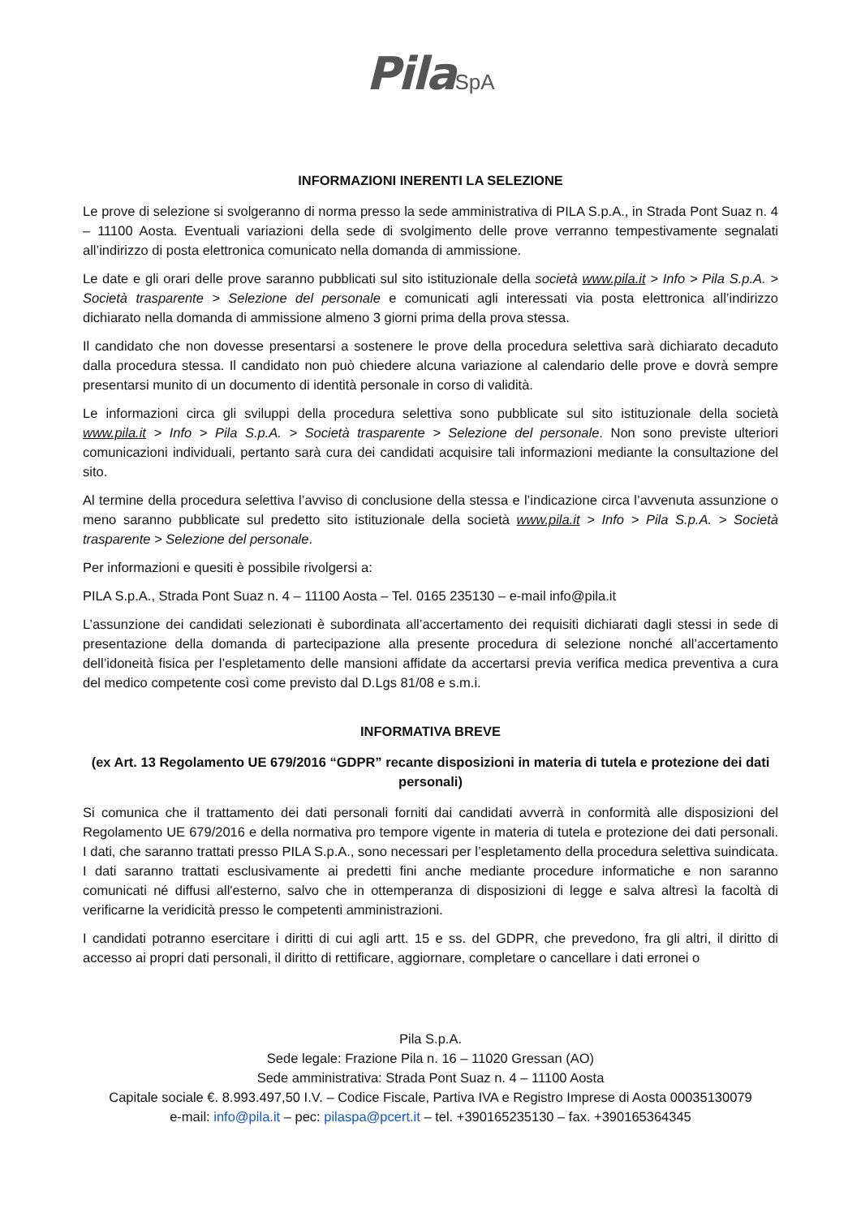Pila SpA
INFORMAZIONI INERENTI LA SELEZIONE
Le prove di selezione si svolgeranno di norma presso la sede amministrativa di PILA S.p.A., in Strada Pont Suaz n. 4 – 11100 Aosta. Eventuali variazioni della sede di svolgimento delle prove verranno tempestivamente segnalati all’indirizzo di posta elettronica comunicato nella domanda di ammissione.
Le date e gli orari delle prove saranno pubblicati sul sito istituzionale della società www.pila.it > Info > Pila S.p.A. > Società trasparente > Selezione del personale e comunicati agli interessati via posta elettronica all’indirizzo dichiarato nella domanda di ammissione almeno 3 giorni prima della prova stessa.
Il candidato che non dovesse presentarsi a sostenere le prove della procedura selettiva sarà dichiarato decaduto dalla procedura stessa. Il candidato non può chiedere alcuna variazione al calendario delle prove e dovrà sempre presentarsi munito di un documento di identità personale in corso di validità.
Le informazioni circa gli sviluppi della procedura selettiva sono pubblicate sul sito istituzionale della società www.pila.it > Info > Pila S.p.A. > Società trasparente > Selezione del personale. Non sono previste ulteriori comunicazioni individuali, pertanto sarà cura dei candidati acquisire tali informazioni mediante la consultazione del sito.
Al termine della procedura selettiva l’avviso di conclusione della stessa e l’indicazione circa l’avvenuta assunzione o meno saranno pubblicate sul predetto sito istituzionale della società www.pila.it > Info > Pila S.p.A. > Società trasparente > Selezione del personale.
Per informazioni e quesiti è possibile rivolgersi a:
PILA S.p.A., Strada Pont Suaz n. 4 – 11100 Aosta – Tel. 0165 235130 – e-mail info@pila.it
L’assunzione dei candidati selezionati è subordinata all’accertamento dei requisiti dichiarati dagli stessi in sede di presentazione della domanda di partecipazione alla presente procedura di selezione nonché all’accertamento dell’idoneità fisica per l’espletamento delle mansioni affidate da accertarsi previa verifica medica preventiva a cura del medico competente così come previsto dal D.Lgs 81/08 e s.m.i.
INFORMATIVA BREVE
(ex Art. 13 Regolamento UE 679/2016 “GDPR” recante disposizioni in materia di tutela e protezione dei dati personali)
Si comunica che il trattamento dei dati personali forniti dai candidati avverrà in conformità alle disposizioni del Regolamento UE 679/2016 e della normativa pro tempore vigente in materia di tutela e protezione dei dati personali. I dati, che saranno trattati presso PILA S.p.A., sono necessari per l’espletamento della procedura selettiva suindicata. I dati saranno trattati esclusivamente ai predetti fini anche mediante procedure informatiche e non saranno comunicati né diffusi all'esterno, salvo che in ottemperanza di disposizioni di legge e salva altresì la facoltà di verificarne la veridicità presso le competenti amministrazioni.
I candidati potranno esercitare i diritti di cui agli artt. 15 e ss. del GDPR, che prevedono, fra gli altri, il diritto di accesso ai propri dati personali, il diritto di rettificare, aggiornare, completare o cancellare i dati erronei o
Pila S.p.A.
Sede legale: Frazione Pila n. 16 – 11020 Gressan (AO)
Sede amministrativa: Strada Pont Suaz n. 4 – 11100 Aosta
Capitale sociale €. 8.993.497,50 I.V. – Codice Fiscale, Partiva IVA e Registro Imprese di Aosta 00035130079
e-mail: info@pila.it – pec: pilaspa@pcert.it – tel. +390165235130 – fax. +390165364345